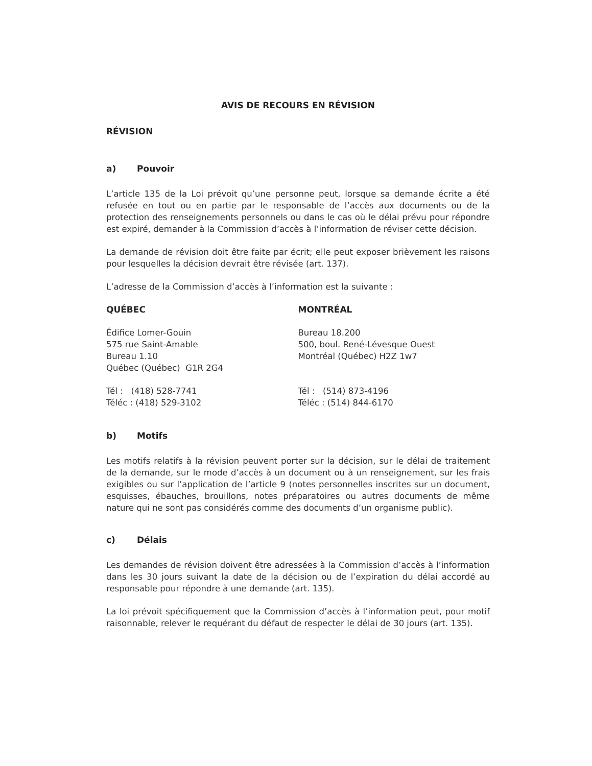AVIS DE RECOURS EN RÉVISION
RÉVISION
a) Pouvoir
L’article 135 de la Loi prévoit qu’une personne peut, lorsque sa demande écrite a été refusée en tout ou en partie par le responsable de l’accès aux documents ou de la protection des renseignements personnels ou dans le cas où le délai prévu pour répondre est expiré, demander à la Commission d’accès à l’information de réviser cette décision.
La demande de révision doit être faite par écrit; elle peut exposer brièvement les raisons pour lesquelles la décision devrait être révisée (art. 137).
L’adresse de la Commission d’accès à l’information est la suivante :
QUÉBEC
Édifice Lomer-Gouin
575 rue Saint-Amable
Bureau 1.10
Québec (Québec) G1R 2G4
Tél : (418) 528-7741
Téléc : (418) 529-3102
MONTRÉAL
Bureau 18.200
500, boul. René-Lévesque Ouest
Montréal (Québec) H2Z 1w7
Tél : (514) 873-4196
Téléc : (514) 844-6170
b) Motifs
Les motifs relatifs à la révision peuvent porter sur la décision, sur le délai de traitement de la demande, sur le mode d’accès à un document ou à un renseignement, sur les frais exigibles ou sur l’application de l’article 9 (notes personnelles inscrites sur un document, esquisses, ébauches, brouillons, notes préparatoires ou autres documents de même nature qui ne sont pas considérés comme des documents d’un organisme public).
c) Délais
Les demandes de révision doivent être adressées à la Commission d’accès à l’information dans les 30 jours suivant la date de la décision ou de l’expiration du délai accordé au responsable pour répondre à une demande (art. 135).
La loi prévoit spécifiquement que la Commission d’accès à l’information peut, pour motif raisonnable, relever le requérant du défaut de respecter le délai de 30 jours (art. 135).